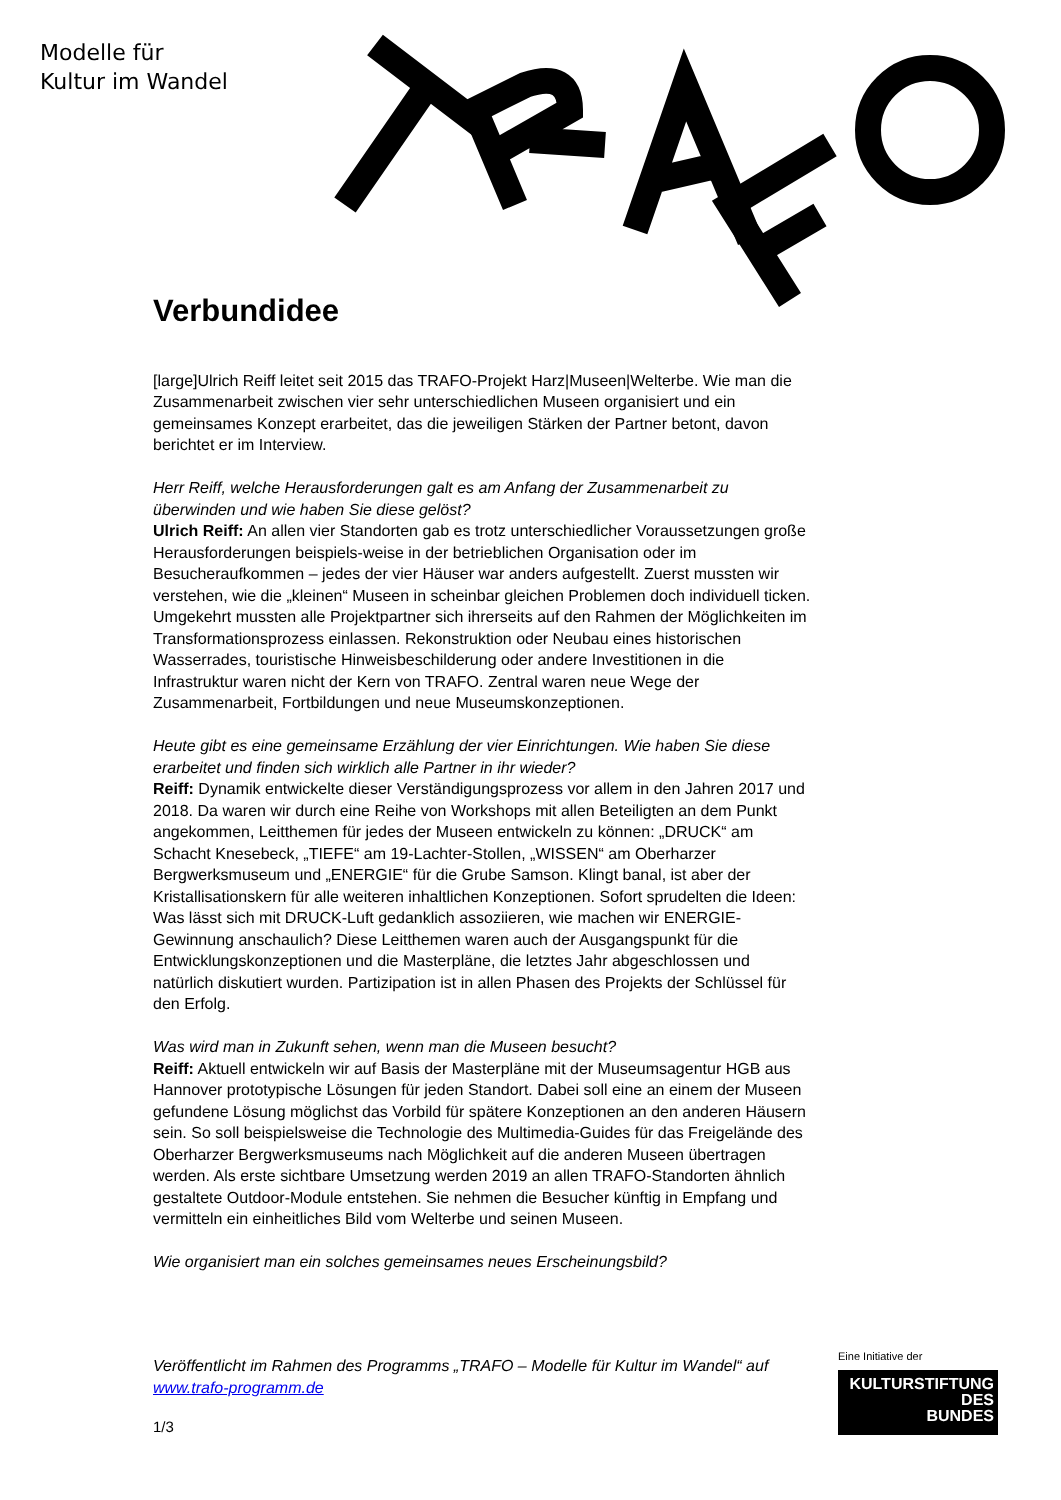Modelle für
Kultur im Wandel
Verbundidee
[large]Ulrich Reiff leitet seit 2015 das TRAFO-Projekt Harz|Museen|Welterbe. Wie man die Zusammenarbeit zwischen vier sehr unterschiedlichen Museen organisiert und ein gemeinsames Konzept erarbeitet, das die jeweiligen Stärken der Partner betont, davon berichtet er im Interview.
Herr Reiff, welche Herausforderungen galt es am Anfang der Zusammenarbeit zu überwinden und wie haben Sie diese gelöst?
Ulrich Reiff: An allen vier Standorten gab es trotz unterschiedlicher Voraussetzungen große Herausforderungen beispiels-weise in der betrieblichen Organisation oder im Besucheraufkommen – jedes der vier Häuser war anders aufgestellt. Zuerst mussten wir verstehen, wie die „kleinen“ Museen in scheinbar gleichen Problemen doch individuell ticken. Umgekehrt mussten alle Projektpartner sich ihrerseits auf den Rahmen der Möglichkeiten im Transformationsprozess einlassen. Rekonstruktion oder Neubau eines historischen Wasserrades, touristische Hinweisbeschilderung oder andere Investitionen in die Infrastruktur waren nicht der Kern von TRAFO. Zentral waren neue Wege der Zusammenarbeit, Fortbildungen und neue Museumskonzeptionen.
Heute gibt es eine gemeinsame Erzählung der vier Einrichtungen. Wie haben Sie diese erarbeitet und finden sich wirklich alle Partner in ihr wieder?
Reiff: Dynamik entwickelte dieser Verständigungsprozess vor allem in den Jahren 2017 und 2018. Da waren wir durch eine Reihe von Workshops mit allen Beteiligten an dem Punkt angekommen, Leitthemen für jedes der Museen entwickeln zu können: „DRUCK“ am Schacht Knesebeck, „TIEFE“ am 19-Lachter-Stollen, „WISSEN“ am Oberharzer Bergwerksmuseum und „ENERGIE“ für die Grube Samson. Klingt banal, ist aber der Kristallisationskern für alle weiteren inhaltlichen Konzeptionen. Sofort sprudelten die Ideen: Was lässt sich mit DRUCK-Luft gedanklich assoziieren, wie machen wir ENERGIE-Gewinnung anschaulich? Diese Leitthemen waren auch der Ausgangspunkt für die Entwicklungskonzeptionen und die Masterpläne, die letztes Jahr abgeschlossen und natürlich diskutiert wurden. Partizipation ist in allen Phasen des Projekts der Schlüssel für den Erfolg.
Was wird man in Zukunft sehen, wenn man die Museen besucht?
Reiff: Aktuell entwickeln wir auf Basis der Masterpläne mit der Museumsagentur HGB aus Hannover prototypische Lösungen für jeden Standort. Dabei soll eine an einem der Museen gefundene Lösung möglichst das Vorbild für spätere Konzeptionen an den anderen Häusern sein. So soll beispielsweise die Technologie des Multimedia-Guides für das Freigelände des Oberharzer Bergwerksmuseums nach Möglichkeit auf die anderen Museen übertragen werden. Als erste sichtbare Umsetzung werden 2019 an allen TRAFO-Standorten ähnlich gestaltete Outdoor-Module entstehen. Sie nehmen die Besucher künftig in Empfang und vermitteln ein einheitliches Bild vom Welterbe und seinen Museen.
Wie organisiert man ein solches gemeinsames neues Erscheinungsbild?
Veröffentlicht im Rahmen des Programms „TRAFO – Modelle für Kultur im Wandel“ auf www.trafo-programm.de
1/3
Eine Initiative der
KULTURSTIFTUNG
DES
BUNDES